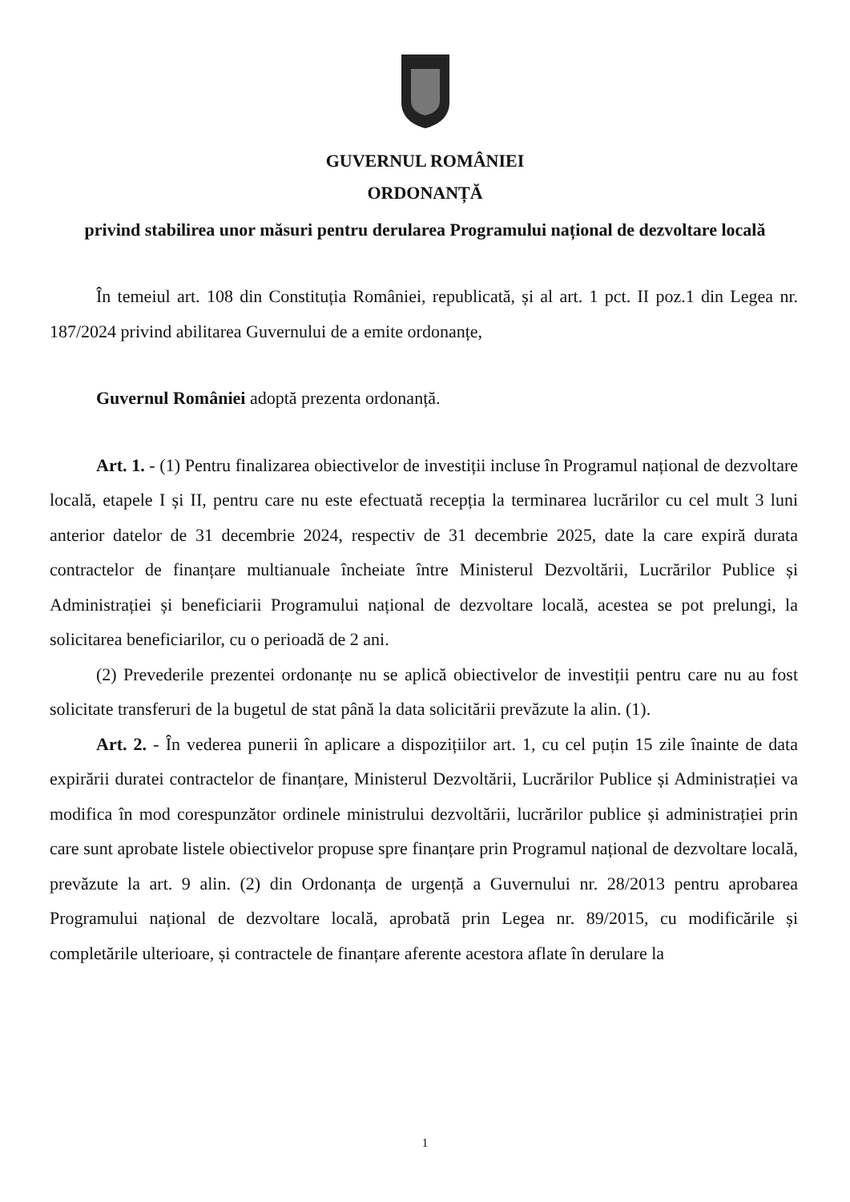GUVERNUL ROMÂNIEI
ORDONANȚĂ
privind stabilirea unor măsuri pentru derularea Programului național de dezvoltare locală
În temeiul art. 108 din Constituția României, republicată, și al art. 1 pct. II poz.1 din Legea nr. 187/2024 privind abilitarea Guvernului de a emite ordonanțe,
Guvernul României adoptă prezenta ordonanță.
Art. 1. - (1) Pentru finalizarea obiectivelor de investiții incluse în Programul național de dezvoltare locală, etapele I și II, pentru care nu este efectuată recepția la terminarea lucrărilor cu cel mult 3 luni anterior datelor de 31 decembrie 2024, respectiv de 31 decembrie 2025, date la care expiră durata contractelor de finanțare multianuale încheiate între Ministerul Dezvoltării, Lucrărilor Publice și Administrației și beneficiarii Programului național de dezvoltare locală, acestea se pot prelungi, la solicitarea beneficiarilor, cu o perioadă de 2 ani.
(2) Prevederile prezentei ordonanțe nu se aplică obiectivelor de investiții pentru care nu au fost solicitate transferuri de la bugetul de stat până la data solicitării prevăzute la alin. (1).
Art. 2. - În vederea punerii în aplicare a dispozițiilor art. 1, cu cel puțin 15 zile înainte de data expirării duratei contractelor de finanțare, Ministerul Dezvoltării, Lucrărilor Publice și Administrației va modifica în mod corespunzător ordinele ministrului dezvoltării, lucrărilor publice și administrației prin care sunt aprobate listele obiectivelor propuse spre finanțare prin Programul național de dezvoltare locală, prevăzute la art. 9 alin. (2) din Ordonanța de urgență a Guvernului nr. 28/2013 pentru aprobarea Programului național de dezvoltare locală, aprobată prin Legea nr. 89/2015, cu modificările și completările ulterioare, și contractele de finanțare aferente acestora aflate în derulare la
1